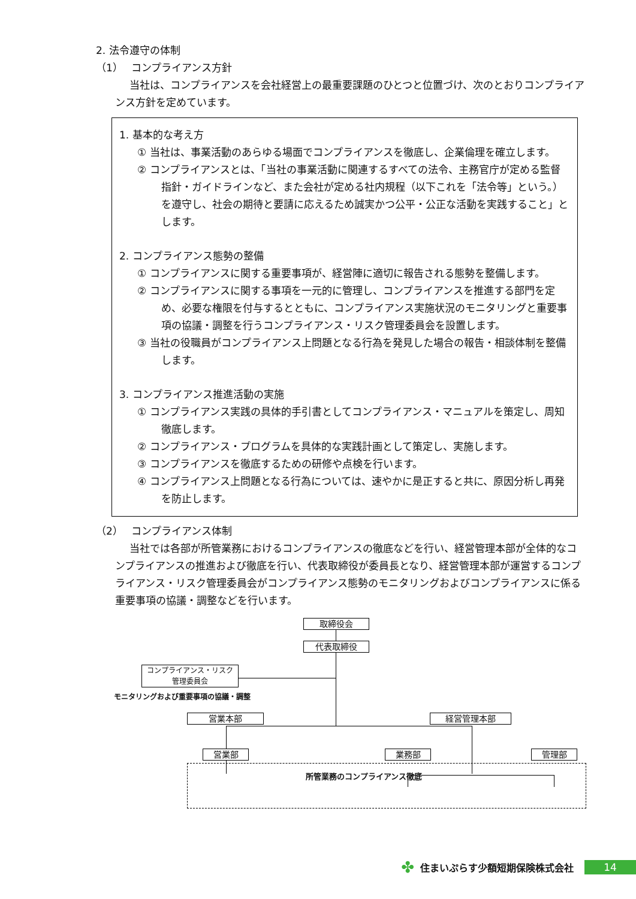2. 法令遵守の体制
（1）　 コンプライアンス方針
当社は、コンプライアンスを会社経営上の最重要課題のひとつと位置づけ、次のとおりコンプライアンス方針を定めています。
1. 基本的な考え方
① 当社は、事業活動のあらゆる場面でコンプライアンスを徹底し、企業倫理を確立します。
② コンプライアンスとは、「当社の事業活動に関連するすべての法令、主務官庁が定める監督指針・ガイドラインなど、また会社が定める社内規程（以下これを「法令等」という。）を遵守し、社会の期待と要請に応えるため誠実かつ公平・公正な活動を実践すること」とします。
2. コンプライアンス態勢の整備
① コンプライアンスに関する重要事項が、経営陣に適切に報告される態勢を整備します。
② コンプライアンスに関する事項を一元的に管理し、コンプライアンスを推進する部門を定め、必要な権限を付与するとともに、コンプライアンス実施状況のモニタリングと重要事項の協議・調整を行うコンプライアンス・リスク管理委員会を設置します。
③ 当社の役職員がコンプライアンス上問題となる行為を発見した場合の報告・相談体制を整備します。
3. コンプライアンス推進活動の実施
① コンプライアンス実践の具体的手引書としてコンプライアンス・マニュアルを策定し、周知徹底します。
② コンプライアンス・プログラムを具体的な実践計画として策定し、実施します。
③ コンプライアンスを徹底するための研修や点検を行います。
④ コンプライアンス上問題となる行為については、速やかに是正すると共に、原因分析し再発を防止します。
（2）　 コンプライアンス体制
当社では各部が所管業務におけるコンプライアンスの徹底などを行い、経営管理本部が全体的なコンプライアンスの推進および徹底を行い、代表取締役が委員長となり、経営管理本部が運営するコンプライアンス・リスク管理委員会がコンプライアンス態勢のモニタリングおよびコンプライアンスに係る重要事項の協議・調整などを行います。
取締役会
代表取締役
コンプライアンス・リスク
管理委員会
モニタリングおよび重要事項の協議・調整
営業本部 経営管理本部
営業部 業務部 管理部
所管業務のコンプライアンス徹底
✤ 住まいぷらす少額短期保険株式会社
14